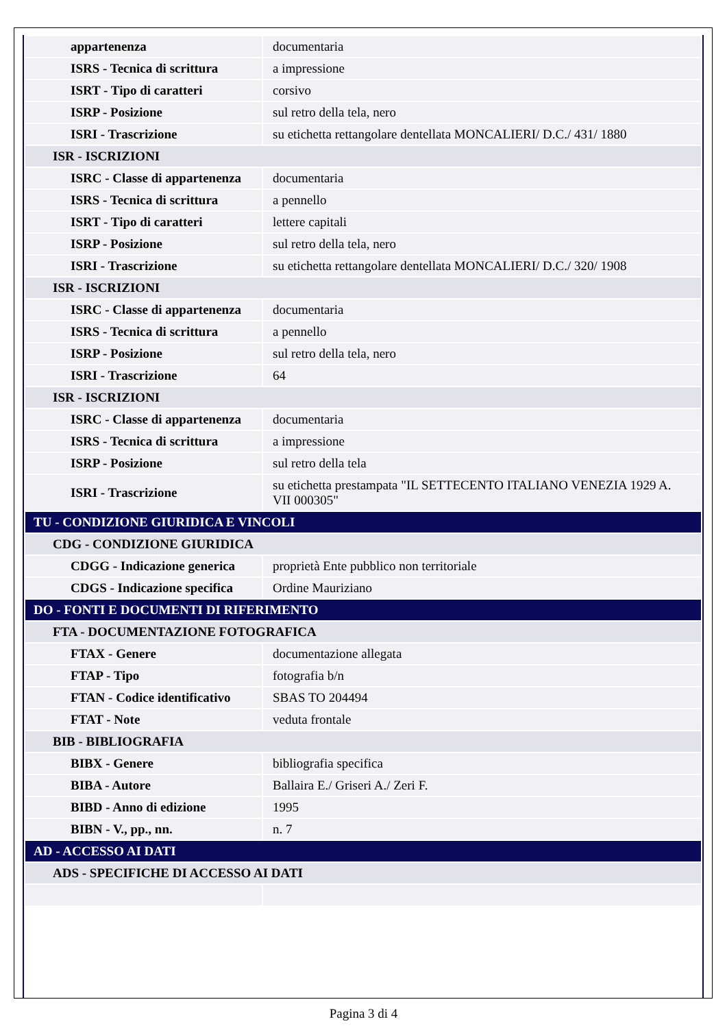| appartenenza | documentaria |
| ISRS - Tecnica di scrittura | a impressione |
| ISRT - Tipo di caratteri | corsivo |
| ISRP - Posizione | sul retro della tela, nero |
| ISRI - Trascrizione | su etichetta rettangolare dentellata MONCALIERI/ D.C./ 431/ 1880 |
| ISR - ISCRIZIONI | |
| ISRC - Classe di appartenenza | documentaria |
| ISRS - Tecnica di scrittura | a pennello |
| ISRT - Tipo di caratteri | lettere capitali |
| ISRP - Posizione | sul retro della tela, nero |
| ISRI - Trascrizione | su etichetta rettangolare dentellata MONCALIERI/ D.C./ 320/ 1908 |
| ISR - ISCRIZIONI | |
| ISRC - Classe di appartenenza | documentaria |
| ISRS - Tecnica di scrittura | a pennello |
| ISRP - Posizione | sul retro della tela, nero |
| ISRI - Trascrizione | 64 |
| ISR - ISCRIZIONI | |
| ISRC - Classe di appartenenza | documentaria |
| ISRS - Tecnica di scrittura | a impressione |
| ISRP - Posizione | sul retro della tela |
| ISRI - Trascrizione | su etichetta prestampata "IL SETTECENTO ITALIANO VENEZIA 1929 A. VII 000305" |
| TU - CONDIZIONE GIURIDICA E VINCOLI | |
| CDG - CONDIZIONE GIURIDICA | |
| CDGG - Indicazione generica | proprietà Ente pubblico non territoriale |
| CDGS - Indicazione specifica | Ordine Mauriziano |
| DO - FONTI E DOCUMENTI DI RIFERIMENTO | |
| FTA - DOCUMENTAZIONE FOTOGRAFICA | |
| FTAX - Genere | documentazione allegata |
| FTAP - Tipo | fotografia b/n |
| FTAN - Codice identificativo | SBAS TO 204494 |
| FTAT - Note | veduta frontale |
| BIB - BIBLIOGRAFIA | |
| BIBX - Genere | bibliografia specifica |
| BIBA - Autore | Ballaira E./ Griseri A./ Zeri F. |
| BIBD - Anno di edizione | 1995 |
| BIBN - V., pp., nn. | n. 7 |
| AD - ACCESSO AI DATI | |
| ADS - SPECIFICHE DI ACCESSO AI DATI | |
Pagina 3 di 4